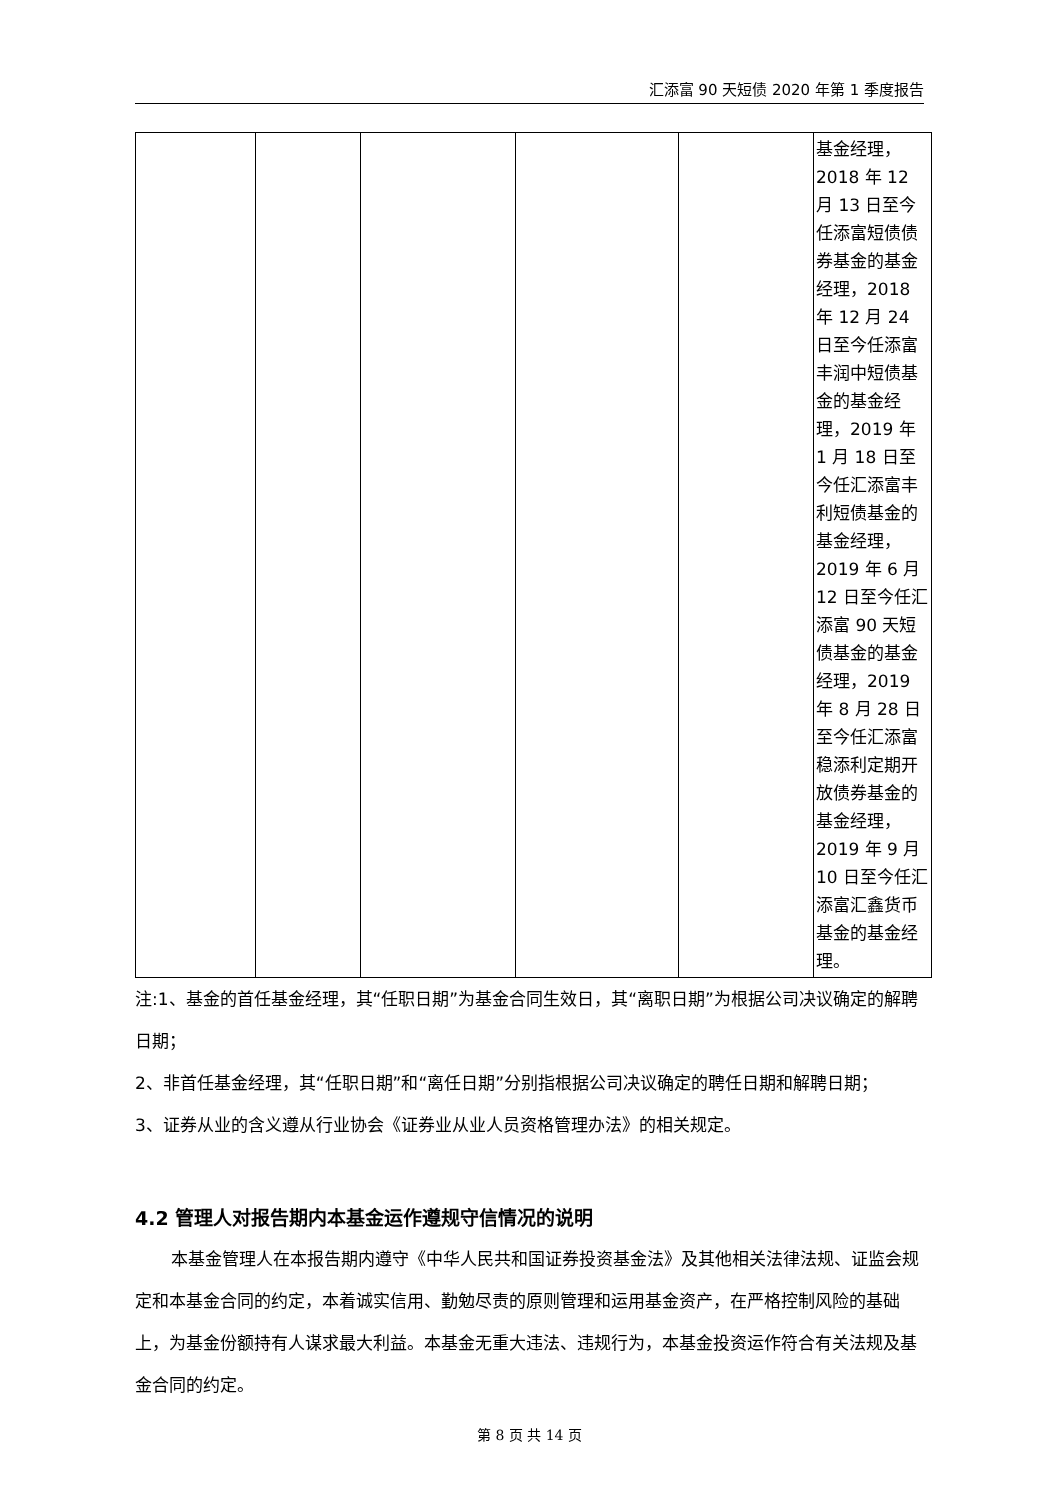汇添富 90 天短债 2020 年第 1 季度报告
| | | | | | 基金经理，2018 年 12 月 13 日至今任添富短债债券基金的基金经理，2018 年 12 月 24 日至今任添富丰润中短债基金的基金经理，2019 年 1 月 18 日至今任汇添富丰利短债基金的基金经理，2019 年 6 月 12 日至今任汇添富 90 天短债基金的基金经理，2019 年 8 月 28 日至今任汇添富稳添利定期开放债券基金的基金经理，2019 年 9 月 10 日至今任汇添富汇鑫货币基金的基金经理。 |
注:1、基金的首任基金经理，其“任职日期”为基金合同生效日，其“离职日期”为根据公司决议确定的解聘日期；
2、非首任基金经理，其“任职日期”和“离任日期”分别指根据公司决议确定的聘任日期和解聘日期；
3、证券从业的含义遵从行业协会《证券业从业人员资格管理办法》的相关规定。
4.2 管理人对报告期内本基金运作遵规守信情况的说明
本基金管理人在本报告期内遵守《中华人民共和国证券投资基金法》及其他相关法律法规、证监会规定和本基金合同的约定，本着诚实信用、勤勉尽责的原则管理和运用基金资产，在严格控制风险的基础上，为基金份额持有人谋求最大利益。本基金无重大违法、违规行为，本基金投资运作符合有关法规及基金合同的约定。
第 8 页 共 14 页